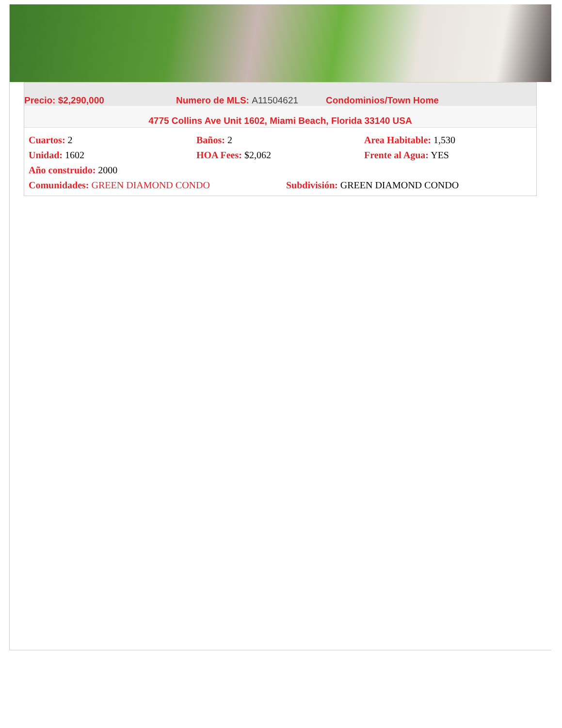Precio: $2,290,000 Numero de MLS: A11504621 Condominios/Town Home
4775 Collins Ave Unit 1602, Miami Beach, Florida 33140 USA
Cuartos: 2 Baños: 2 Area Habitable: 1,530
Unidad: 1602 HOA Fees: $2,062 Frente al Agua: YES
Año construido: 2000
Comunidades: GREEN DIAMOND CONDO Subdivisión: GREEN DIAMOND CONDO